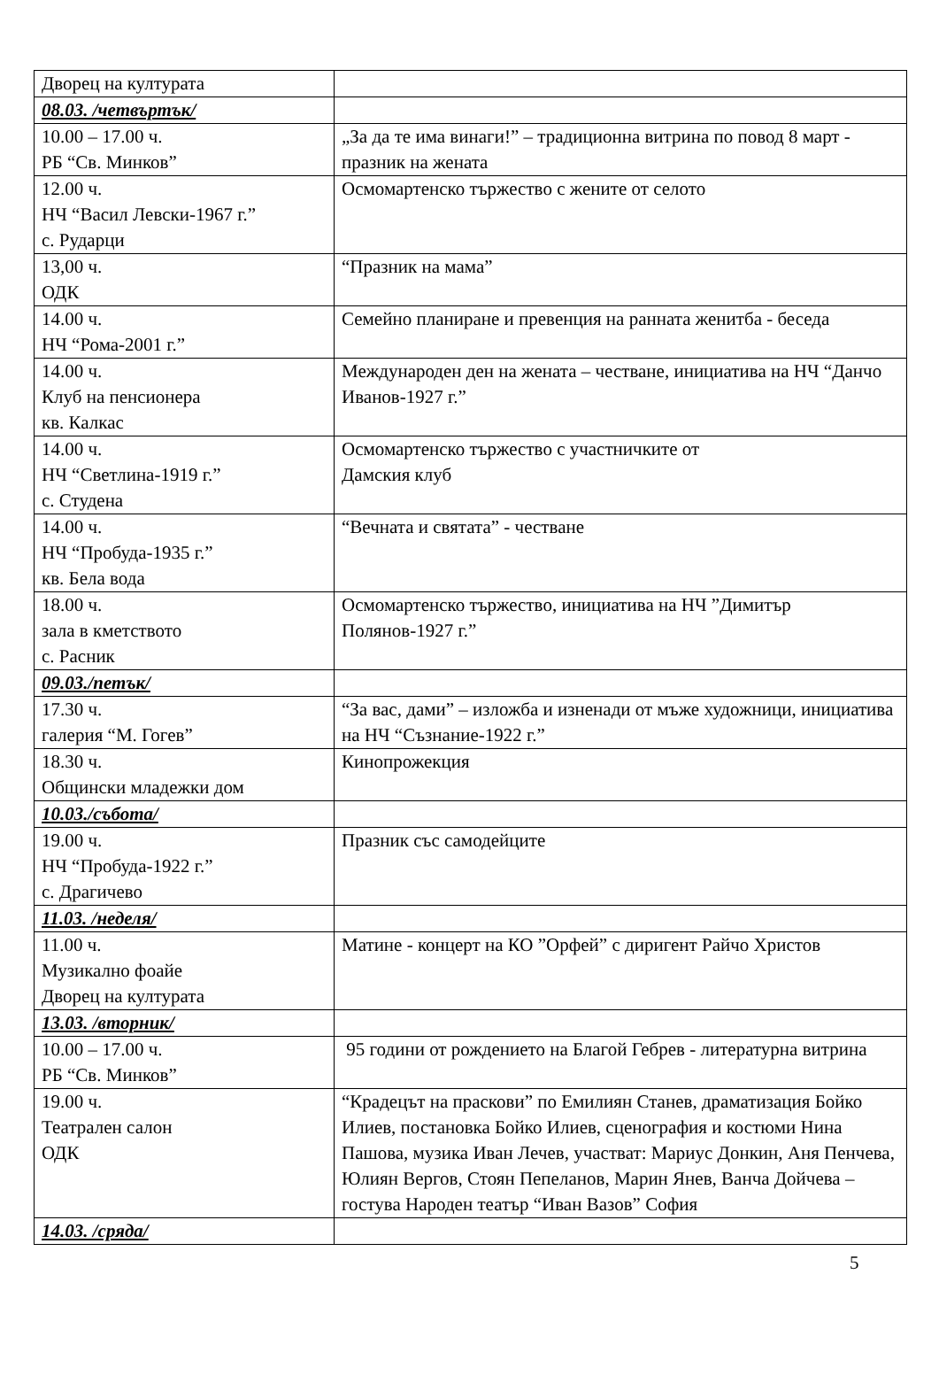| Дворец на културата | |
| 08.03. /четвъртък/ | |
| 10.00 – 17.00 ч. РБ “Св. Минков” | „За да те има винаги!” – традиционна витрина по повод 8 март - празник на жената |
| 12.00 ч. НЧ “Васил Левски-1967 г.” с. Рударци | Осмомартенско тържество с жените от селото |
| 13,00 ч. ОДК | “Празник на мама” |
| 14.00 ч. НЧ “Рома-2001 г.” | Семейно планиране и превенция на ранната женитба - беседа |
| 14.00 ч. Клуб на пенсионера кв. Калкас | Международен ден на жената – честване, инициатива на НЧ “Данчо Иванов-1927 г.” |
| 14.00 ч. НЧ “Светлина-1919 г.” с. Студена | Осмомартенско тържество с участничките от Дамския клуб |
| 14.00 ч. НЧ “Пробуда-1935 г.” кв. Бела вода | “Вечната и святата” - честване |
| 18.00 ч. зала в кметството с. Расник | Осмомартенско тържество, инициатива на НЧ ”Димитър Полянов-1927 г.” |
| 09.03./петък/ | |
| 17.30 ч. галерия “М. Гогев” | “За вас, дами” – изложба и изненади от мъже художници, инициатива на НЧ “Съзнание-1922 г.” |
| 18.30 ч. Общински младежки дом | Кинопрожекция |
| 10.03./събота/ | |
| 19.00 ч. НЧ “Пробуда-1922 г.” с. Драгичево | Празник със самодейците |
| 11.03. /неделя/ | |
| 11.00 ч. Музикално фоайе Дворец на културата | Матине - концерт на КО ”Орфей” с диригент Райчо Христов |
| 13.03. /вторник/ | |
| 10.00 – 17.00 ч. РБ “Св. Минков” | 95 години от рождението на Благой Гебрев - литературна витрина |
| 19.00 ч. Театрален салон ОДК | “Крадецът на праскови” по Емилиян Станев, драматизация Бойко Илиев, постановка Бойко Илиев, сценография и костюми Нина Пашова, музика Иван Лечев, участват: Мариус Донкин, Аня Пенчева, Юлиян Вергов, Стоян Пепеланов, Марин Янев, Ванча Дойчева – гостува Народен театър “Иван Вазов” София |
| 14.03. /сряда/ | |
5